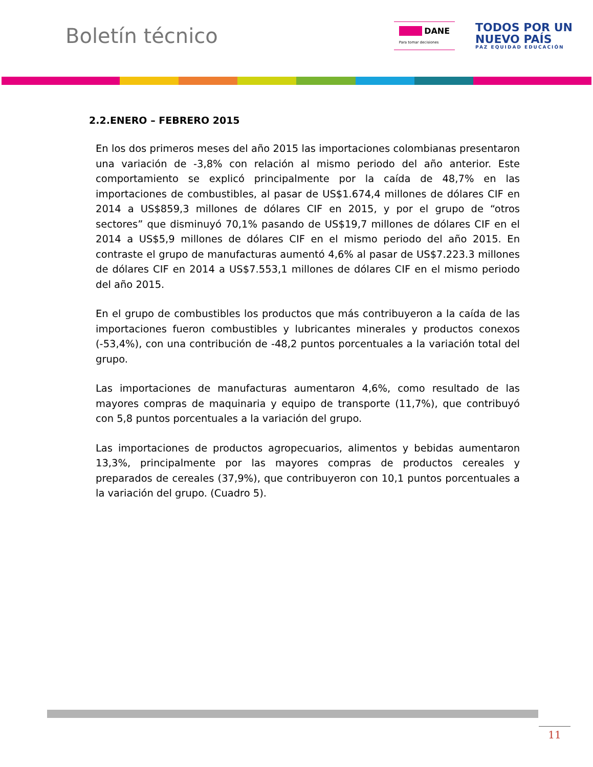Boletín técnico
■■■ DANE
Para tomar decisiones
TODOS POR UN
NUEVO PAÍS
PAZ EQUIDAD EDUCACIÓN
2.2.ENERO – FEBRERO 2015
En los dos primeros meses del año 2015 las importaciones colombianas presentaron una variación de -3,8% con relación al mismo periodo del año anterior. Este comportamiento se explicó principalmente por la caída de 48,7% en las importaciones de combustibles, al pasar de US$1.674,4 millones de dólares CIF en 2014 a US$859,3 millones de dólares CIF en 2015, y por el grupo de “otros sectores” que disminuyó 70,1% pasando de US$19,7 millones de dólares CIF en el 2014 a US$5,9 millones de dólares CIF en el mismo periodo del año 2015. En contraste el grupo de manufacturas aumentó 4,6% al pasar de US$7.223.3 millones de dólares CIF en 2014 a US$7.553,1 millones de dólares CIF en el mismo periodo del año 2015.
En el grupo de combustibles los productos que más contribuyeron a la caída de las importaciones fueron combustibles y lubricantes minerales y productos conexos (-53,4%), con una contribución de -48,2 puntos porcentuales a la variación total del grupo.
Las importaciones de manufacturas aumentaron 4,6%, como resultado de las mayores compras de maquinaria y equipo de transporte (11,7%), que contribuyó con 5,8 puntos porcentuales a la variación del grupo.
Las importaciones de productos agropecuarios, alimentos y bebidas aumentaron 13,3%, principalmente por las mayores compras de productos cereales y preparados de cereales (37,9%), que contribuyeron con 10,1 puntos porcentuales a la variación del grupo. (Cuadro 5).
11